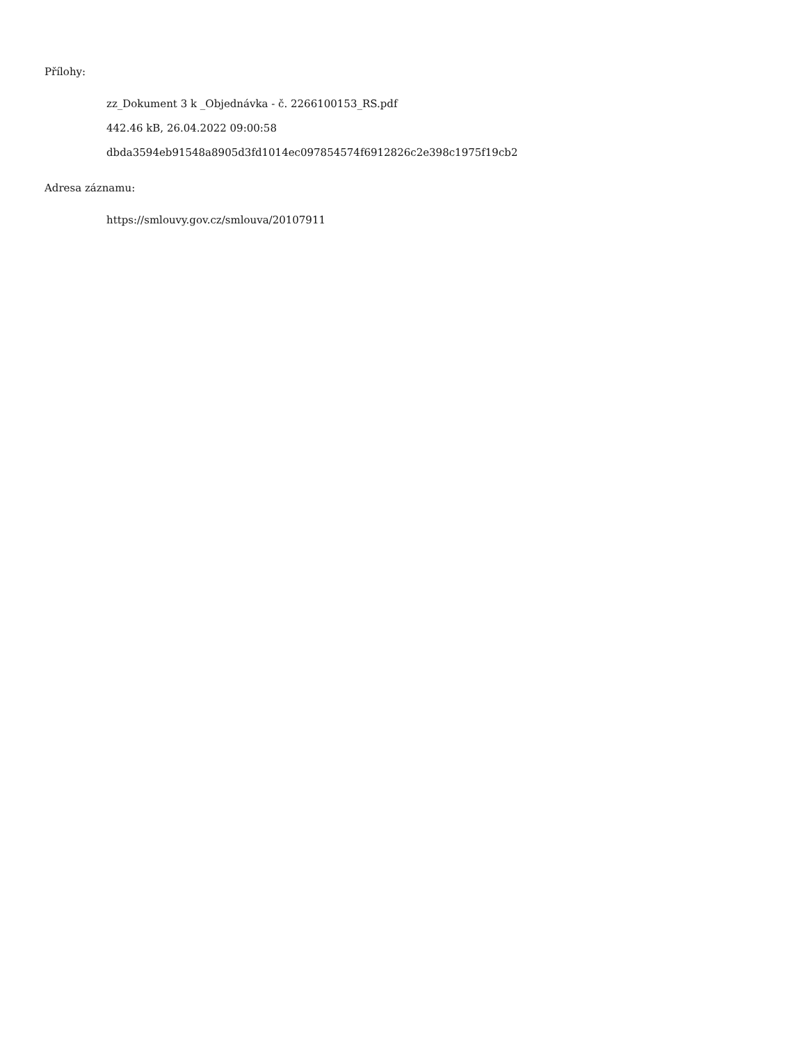Přílohy:
zz_Dokument 3 k _Objednávka - č. 2266100153_RS.pdf
442.46 kB, 26.04.2022 09:00:58
dbda3594eb91548a8905d3fd1014ec097854574f6912826c2e398c1975f19cb2
Adresa záznamu:
https://smlouvy.gov.cz/smlouva/20107911